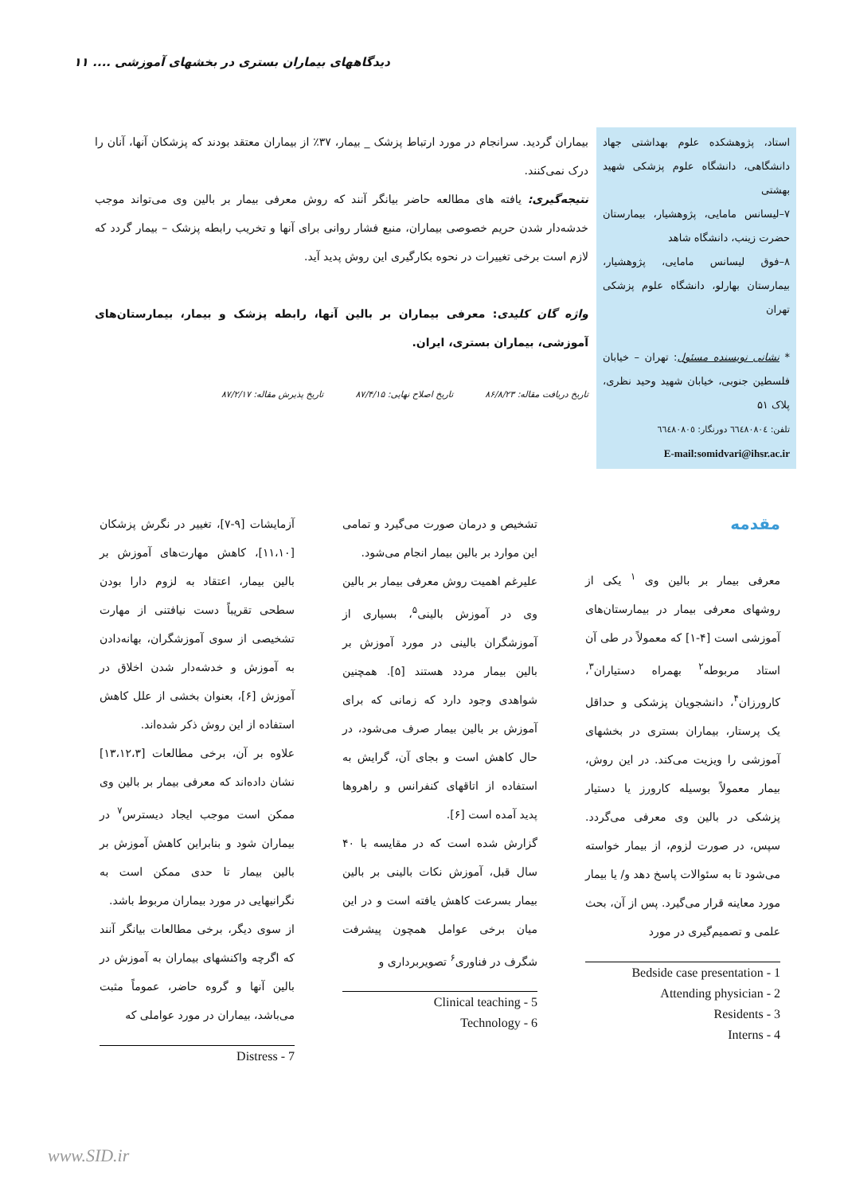دیدگاههای بیماران بستری در بخشهای آموزشی .... ۱۱
استاد، پژوهشکده علوم بهداشتی جهاد دانشگاهی، دانشگاه علوم پزشکی شهید بهشتی
۷–لیسانس مامایی، پژوهشیار، بیمارستان حضرت زینب، دانشگاه شاهد
۸–فوق لیسانس مامایی، پژوهشیار، بیمارستان بهارلو، دانشگاه علوم پزشکی تهران
* نشانی نویسنده مسئول: تهران – خیابان فلسطین جنوبی، خیابان شهید وحید نظری، پلاک ۵۱
تلفن: ٦٦٤٨٠٨٠٤ دورنگار: ٦٦٤٨٠٨٠٥
E-mail:somidvari@ihsr.ac.ir
بیماران گردید. سرانجام در مورد ارتباط پزشک _ بیمار، ۳۷٪ از بیماران معتقد بودند که پزشکان آنها، آنان را درک نمی‌کنند.
نتیجه‌گیری: یافته های مطالعه حاضر بیانگر آنند که روش معرفی بیمار بر بالین وی می‌تواند موجب خدشه‌دار شدن حریم خصوصی بیماران، منبع فشار روانی برای آنها و تخریب رابطه پزشک – بیمار گردد که لازم است برخی تغییرات در نحوه بکارگیری این روش پدید آید.
واژه گان کلیدی: معرفی بیماران بر بالین آنها، رابطه پزشک و بیمار، بیمارستان‌های آموزشی، بیماران بستری، ایران.
تاریخ دریافت مقاله: ۸۶/۸/۲۳ تاریخ اصلاح نهایی: ۸۷/۴/۱۵ تاریخ پذیرش مقاله: ۸۷/۲/۱۷
مقدمه
معرفی بیمار بر بالین وی <sup>۱</sup> یکی از روشهای معرفی بیمار در بیمارستان‌های آموزشی است [۴-۱] که معمولاً در طی آن استاد مربوطه<sup>۲</sup> بهمراه دستیاران<sup>۳</sup>، کارورزان<sup>۴</sup>، دانشجویان پزشکی و حداقل یک پرستار، بیماران بستری در بخشهای آموزشی را ویزیت می‌کند. در این روش، بیمار معمولاً بوسیله کارورز یا دستیار پزشکی در بالین وی معرفی می‌گردد. سپس، در صورت لزوم، از بیمار خواسته می‌شود تا به سئوالات پاسخ دهد و/ یا بیمار مورد معاینه قرار می‌گیرد. پس از آن، بحث علمی و تصمیم‌گیری در مورد
Bedside case presentation - 1
Attending physician - 2
Residents - 3
Interns - 4
تشخیص و درمان صورت می‌گیرد و تمامی این موارد بر بالین بیمار انجام می‌شود.
علیرغم اهمیت روش معرفی بیمار بر بالین وی در آموزش بالینی<sup>۵</sup>، بسیاری از آموزشگران بالینی در مورد آموزش بر بالین بیمار مردد هستند [۵]. همچنین شواهدی وجود دارد که زمانی که برای آموزش بر بالین بیمار صرف می‌شود، در حال کاهش است و بجای آن، گرایش به استفاده از اتاقهای کنفرانس و راهروها پدید آمده است [۶].
گزارش شده است که در مقایسه با ۴۰ سال قبل، آموزش نکات بالینی بر بالین بیمار بسرعت کاهش یافته است و در این میان برخی عوامل همچون پیشرفت شگرف در فناوری<sup>۶</sup> تصویربرداری و
Clinical teaching - 5
Technology - 6
آزمایشات [۹-۷]، تغییر در نگرش پزشکان [۱۱،۱۰]، کاهش مهارت‌های آموزش بر بالین بیمار، اعتقاد به لزوم دارا بودن سطحی تقریباً دست نیافتنی از مهارت تشخیصی از سوی آموزشگران، بهانه‌دادن به آموزش و خدشه‌دار شدن اخلاق در آموزش [۶]، بعنوان بخشی از علل کاهش استفاده از این روش ذکر شده‌اند.
علاوه بر آن، برخی مطالعات [۱۳،۱۲،۳] نشان داده‌اند که معرفی بیمار بر بالین وی ممکن است موجب ایجاد دیسترس<sup>۷</sup> در بیماران شود و بنابراین کاهش آموزش بر بالین بیمار تا حدی ممکن است به نگرانیهایی در مورد بیماران مربوط باشد.
از سوی دیگر، برخی مطالعات بیانگر آنند که اگرچه واکنشهای بیماران به آموزش در بالین آنها و گروه حاضر، عموماً مثبت می‌باشد، بیماران در مورد عواملی که
Distress - 7
www.SID.ir